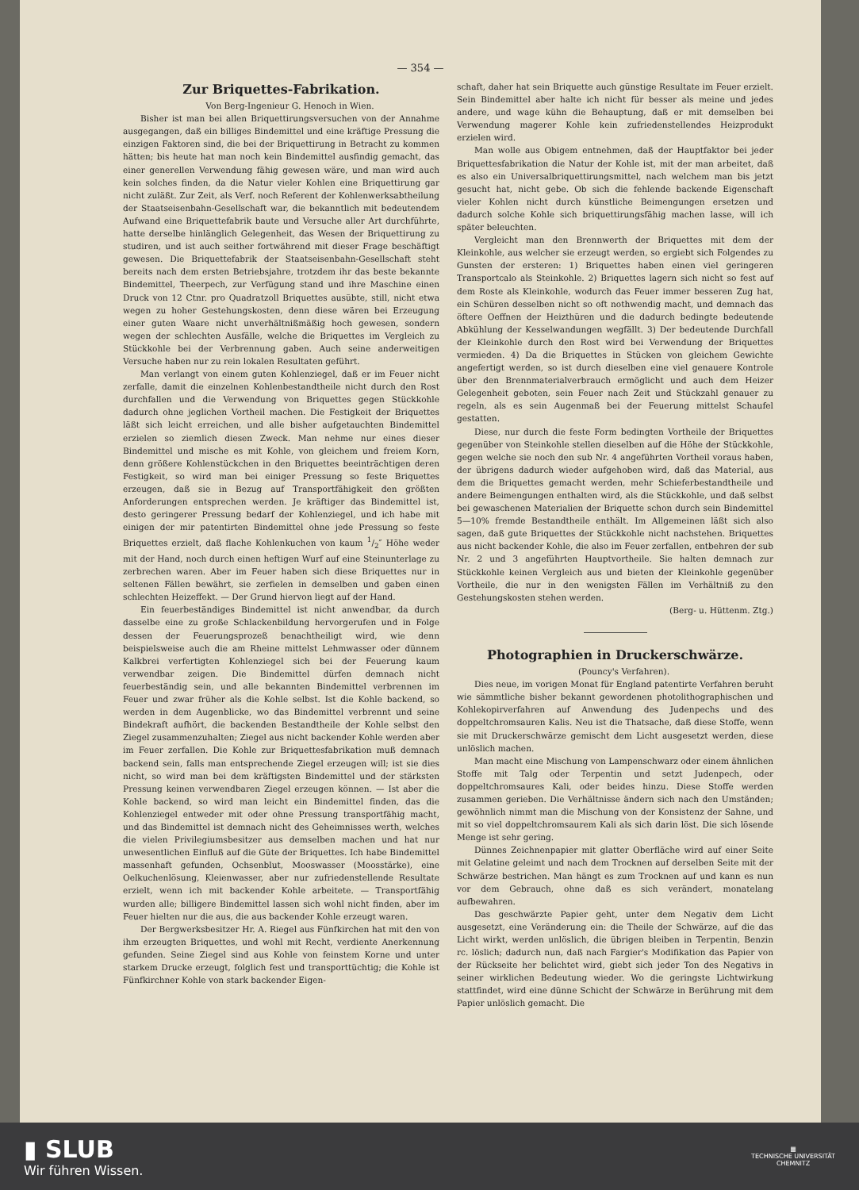— 354 —
Zur Briquettes-Fabrikation.
Von Berg-Ingenieur G. Henoch in Wien.
Bisher ist man bei allen Briquettirungsversuchen von der Annahme ausgegangen, daß ein billiges Bindemittel und eine kräftige Pressung die einzigen Faktoren sind, die bei der Briquettirung in Betracht zu kommen hätten; bis heute hat man noch kein Bindemittel ausfindig gemacht, das einer generellen Verwendung fähig gewesen wäre, und man wird auch kein solches finden, da die Natur vieler Kohlen eine Briquettirung gar nicht zuläßt. Zur Zeit, als Verf. noch Referent der Kohlenwerksabtheilung der Staatseisenbahn-Gesellschaft war, die bekanntlich mit bedeutendem Aufwand eine Briquettefabrik baute und Versuche aller Art durchführte, hatte derselbe hinlänglich Gelegenheit, das Wesen der Briquettirung zu studiren, und ist auch seither fortwährend mit dieser Frage beschäftigt gewesen. Die Briquettefabrik der Staatseisenbahn-Gesellschaft steht bereits nach dem ersten Betriebsjahre, trotzdem ihr das beste bekannte Bindemittel, Theerpech, zur Verfügung stand und ihre Maschine einen Druck von 12 Ctnr. pro Quadratzoll Briquettes ausübte, still, nicht etwa wegen zu hoher Gestehungskosten, denn diese wären bei Erzeugung einer guten Waare nicht unverhältnißmäßig hoch gewesen, sondern wegen der schlechten Ausfälle, welche die Briquettes im Vergleich zu Stückkohle bei der Verbrennung gaben. Auch seine anderweitigen Versuche haben nur zu rein lokalen Resultaten geführt.
Man verlangt von einem guten Kohlenziegel, daß er im Feuer nicht zerfalle, damit die einzelnen Kohlenbestandtheile nicht durch den Rost durchfallen und die Verwendung von Briquettes gegen Stückkohle dadurch ohne jeglichen Vortheil machen. Die Festigkeit der Briquettes läßt sich leicht erreichen, und alle bisher aufgetauchten Bindemittel erzielen so ziemlich diesen Zweck. Man nehme nur eines dieser Bindemittel und mische es mit Kohle, von gleichem und freiem Korn, denn größere Kohlenstückchen in den Briquettes beeinträchtigen deren Festigkeit, so wird man bei einiger Pressung so feste Briquettes erzeugen, daß sie in Bezug auf Transportfähigkeit den größten Anforderungen entsprechen werden. Je kräftiger das Bindemittel ist, desto geringerer Pressung bedarf der Kohlenziegel, und ich habe mit einigen der mir patentirten Bindemittel ohne jede Pressung so feste Briquettes erzielt, daß flache Kohlenkuchen von kaum 1/2″ Höhe weder mit der Hand, noch durch einen heftigen Wurf auf eine Steinunterlage zu zerbrechen waren. Aber im Feuer haben sich diese Briquettes nur in seltenen Fällen bewährt, sie zerfielen in demselben und gaben einen schlechten Heizeffekt. — Der Grund hiervon liegt auf der Hand.
Ein feuerbeständiges Bindemittel ist nicht anwendbar, da durch dasselbe eine zu große Schlackenbildung hervorgerufen und in Folge dessen der Feuerungsprozeß benachtheiligt wird, wie denn beispielsweise auch die am Rheine mittelst Lehmwasser oder dünnem Kalkbrei verfertigten Kohlenziegel sich bei der Feuerung kaum verwendbar zeigen. Die Bindemittel dürfen demnach nicht feuerbeständig sein, und alle bekannten Bindemittel verbrennen im Feuer und zwar früher als die Kohle selbst. Ist die Kohle backend, so werden in dem Augenblicke, wo das Bindemittel verbrennt und seine Bindekraft aufhört, die backenden Bestandtheile der Kohle selbst den Ziegel zusammenzuhalten; Ziegel aus nicht backender Kohle werden aber im Feuer zerfallen. Die Kohle zur Briquettesfabrikation muß demnach backend sein, falls man entsprechende Ziegel erzeugen will; ist sie dies nicht, so wird man bei dem kräftigsten Bindemittel und der stärksten Pressung keinen verwendbaren Ziegel erzeugen können. — Ist aber die Kohle backend, so wird man leicht ein Bindemittel finden, das die Kohlenziegel entweder mit oder ohne Pressung transportfähig macht, und das Bindemittel ist demnach nicht des Geheimnisses werth, welches die vielen Privilegiumsbesitzer aus demselben machen und hat nur unwesentlichen Einfluß auf die Güte der Briquettes. Ich habe Bindemittel massenhaft gefunden, Ochsenblut, Mooswasser (Moosstärke), eine Oelkuchenlösung, Kleienwasser, aber nur zufriedenstellende Resultate erzielt, wenn ich mit backender Kohle arbeitete. — Transportfähig wurden alle; billigere Bindemittel lassen sich wohl nicht finden, aber im Feuer hielten nur die aus, die aus backender Kohle erzeugt waren.
Der Bergwerksbesitzer Hr. A. Riegel aus Fünfkirchen hat mit den von ihm erzeugten Briquettes, und wohl mit Recht, verdiente Anerkennung gefunden. Seine Ziegel sind aus Kohle von feinstem Korne und unter starkem Drucke erzeugt, folglich fest und transporttüchtig; die Kohle ist Fünfkirchner Kohle von stark backender Eigen-
schaft, daher hat sein Briquette auch günstige Resultate im Feuer erzielt. Sein Bindemittel aber halte ich nicht für besser als meine und jedes andere, und wage kühn die Behauptung, daß er mit demselben bei Verwendung magerer Kohle kein zufriedenstellendes Heizprodukt erzielen wird.
Man wolle aus Obigem entnehmen, daß der Hauptfaktor bei jeder Briquettesfabrikation die Natur der Kohle ist, mit der man arbeitet, daß es also ein Universalbriquettirungsmittel, nach welchem man bis jetzt gesucht hat, nicht gebe. Ob sich die fehlende backende Eigenschaft vieler Kohlen nicht durch künstliche Beimengungen ersetzen und dadurch solche Kohle sich briquettirungsfähig machen lasse, will ich später beleuchten.
Vergleicht man den Brennwerth der Briquettes mit dem der Kleinkohle, aus welcher sie erzeugt werden, so ergiebt sich Folgendes zu Gunsten der ersteren: 1) Briquettes haben einen viel geringeren Transportcalo als Steinkohle. 2) Briquettes lagern sich nicht so fest auf dem Roste als Kleinkohle, wodurch das Feuer immer besseren Zug hat, ein Schüren desselben nicht so oft nothwendig macht, und demnach das öftere Oeffnen der Heizthüren und die dadurch bedingte bedeutende Abkühlung der Kesselwandungen wegfällt. 3) Der bedeutende Durchfall der Kleinkohle durch den Rost wird bei Verwendung der Briquettes vermieden. 4) Da die Briquettes in Stücken von gleichem Gewichte angefertigt werden, so ist durch dieselben eine viel genauere Kontrole über den Brennmaterialverbrauch ermöglicht und auch dem Heizer Gelegenheit geboten, sein Feuer nach Zeit und Stückzahl genauer zu regeln, als es sein Augenmaß bei der Feuerung mittelst Schaufel gestatten.
Diese, nur durch die feste Form bedingten Vortheile der Briquettes gegenüber von Steinkohle stellen dieselben auf die Höhe der Stückkohle, gegen welche sie noch den sub Nr. 4 angeführten Vortheil voraus haben, der übrigens dadurch wieder aufgehoben wird, daß das Material, aus dem die Briquettes gemacht werden, mehr Schieferbestandtheile und andere Beimengungen enthalten wird, als die Stückkohle, und daß selbst bei gewaschenen Materialien der Briquette schon durch sein Bindemittel 5—10% fremde Bestandtheile enthält. Im Allgemeinen läßt sich also sagen, daß gute Briquettes der Stückkohle nicht nachstehen. Briquettes aus nicht backender Kohle, die also im Feuer zerfallen, entbehren der sub Nr. 2 und 3 angeführten Hauptvortheile. Sie halten demnach zur Stückkohle keinen Vergleich aus und bieten der Kleinkohle gegenüber Vortheile, die nur in den wenigsten Fällen im Verhältniß zu den Gestehungskosten stehen werden.
(Berg- u. Hüttenm. Ztg.)
Photographien in Druckerschwärze.
(Pouncy's Verfahren).
Dies neue, im vorigen Monat für England patentirte Verfahren beruht wie sämmtliche bisher bekannt gewordenen photolithographischen und Kohlekopirverfahren auf Anwendung des Judenpechs und des doppeltchromsauren Kalis. Neu ist die Thatsache, daß diese Stoffe, wenn sie mit Druckerschwärze gemischt dem Licht ausgesetzt werden, diese unlöslich machen.
Man macht eine Mischung von Lampenschwarz oder einem ähnlichen Stoffe mit Talg oder Terpentin und setzt Judenpech, oder doppeltchromsaures Kali, oder beides hinzu. Diese Stoffe werden zusammen gerieben. Die Verhältnisse ändern sich nach den Umständen; gewöhnlich nimmt man die Mischung von der Konsistenz der Sahne, und mit so viel doppeltchromsaurem Kali als sich darin löst. Die sich lösende Menge ist sehr gering.
Dünnes Zeichnenpapier mit glatter Oberfläche wird auf einer Seite mit Gelatine geleimt und nach dem Trocknen auf derselben Seite mit der Schwärze bestrichen. Man hängt es zum Trocknen auf und kann es nun vor dem Gebrauch, ohne daß es sich verändert, monatelang aufbewahren.
Das geschwärzte Papier geht, unter dem Negativ dem Licht ausgesetzt, eine Veränderung ein: die Theile der Schwärze, auf die das Licht wirkt, werden unlöslich, die übrigen bleiben in Terpentin, Benzin rc. löslich; dadurch nun, daß nach Fargier's Modifikation das Papier von der Rückseite her belichtet wird, giebt sich jeder Ton des Negativs in seiner wirklichen Bedeutung wieder. Wo die geringste Lichtwirkung stattfindet, wird eine dünne Schicht der Schwärze in Berührung mit dem Papier unlöslich gemacht. Die
▮ SLUB
Wir führen Wissen.
▦
TECHNISCHE UNIVERSITÄT
CHEMNITZ